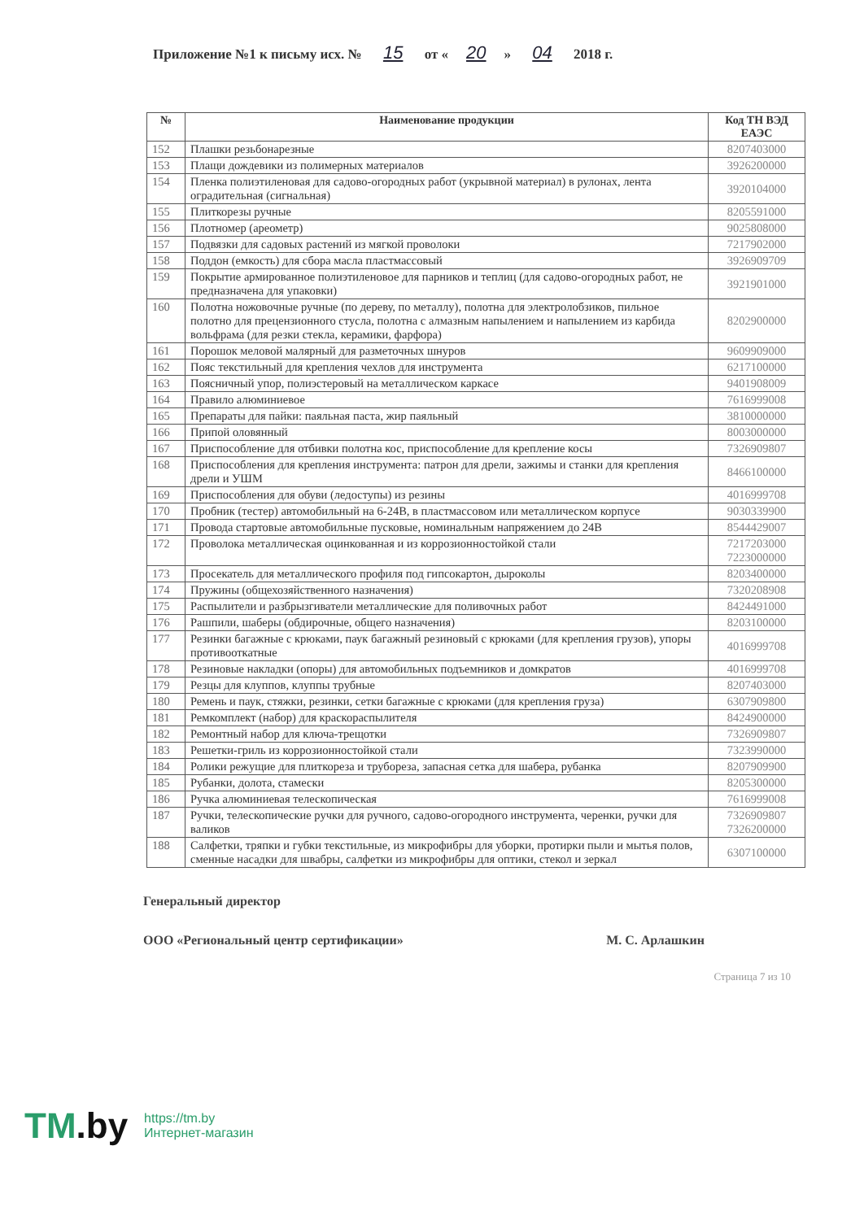Приложение №1 к письму исх. № 15 от « 20 » 04 2018 г.
| № | Наименование продукции | Код ТН ВЭД ЕАЭС |
| --- | --- | --- |
| 152 | Плашки резьбонарезные | 8207403000 |
| 153 | Плащи дождевики из полимерных материалов | 3926200000 |
| 154 | Пленка полиэтиленовая для садово-огородных работ (укрывной материал) в рулонах, лента оградительная (сигнальная) | 3920104000 |
| 155 | Плиткорезы ручные | 8205591000 |
| 156 | Плотномер (ареометр) | 9025808000 |
| 157 | Подвязки для садовых растений из мягкой проволоки | 7217902000 |
| 158 | Поддон (емкость) для сбора масла пластмассовый | 3926909709 |
| 159 | Покрытие армированное полиэтиленовое для парников и теплиц (для садово-огородных работ, не предназначена для упаковки) | 3921901000 |
| 160 | Полотна ножовочные ручные (по дереву, по металлу), полотна для электролобзиков, пильное полотно для прецензионного стусла, полотна с алмазным напылением и напылением из карбида вольфрама (для резки стекла, керамики, фарфора) | 8202900000 |
| 161 | Порошок меловой малярный для разметочных шнуров | 9609909000 |
| 162 | Пояс текстильный для крепления чехлов для инструмента | 6217100000 |
| 163 | Поясничный упор, полиэстеровый на металлическом каркасе | 9401908009 |
| 164 | Правило алюминиевое | 7616999008 |
| 165 | Препараты для пайки: паяльная паста, жир паяльный | 3810000000 |
| 166 | Припой оловянный | 8003000000 |
| 167 | Приспособление для отбивки полотна кос, приспособление для крепление косы | 7326909807 |
| 168 | Приспособления для крепления инструмента: патрон для дрели, зажимы и станки для крепления дрели и УШМ | 8466100000 |
| 169 | Приспособления для обуви (ледоступы) из резины | 4016999708 |
| 170 | Пробник (тестер) автомобильный на 6-24В, в пластмассовом или металлическом корпусе | 9030339900 |
| 171 | Провода стартовые автомобильные пусковые, номинальным напряжением до 24В | 8544429007 |
| 172 | Проволока металлическая оцинкованная и из коррозионностойкой стали | 7217203000 7223000000 |
| 173 | Просекатель для металлического профиля под гипсокартон, дыроколы | 8203400000 |
| 174 | Пружины (общехозяйственного назначения) | 7320208908 |
| 175 | Распылители и разбрызгиватели металлические для поливочных работ | 8424491000 |
| 176 | Рашпили, шаберы (обдирочные, общего назначения) | 8203100000 |
| 177 | Резинки багажные с крюками, паук багажный резиновый с крюками (для крепления грузов), упоры противооткатные | 4016999708 |
| 178 | Резиновые накладки (опоры) для автомобильных подъемников и домкратов | 4016999708 |
| 179 | Резцы для клуппов, клуппы трубные | 8207403000 |
| 180 | Ремень и паук, стяжки, резинки, сетки багажные с крюками (для крепления груза) | 6307909800 |
| 181 | Ремкомплект (набор) для краскораспылителя | 8424900000 |
| 182 | Ремонтный набор для ключа-трещотки | 7326909807 |
| 183 | Решетки-гриль из коррозионностойкой стали | 7323990000 |
| 184 | Ролики режущие для плиткореза и трубореза, запасная сетка для шабера, рубанка | 8207909900 |
| 185 | Рубанки, долота, стамески | 8205300000 |
| 186 | Ручка алюминиевая телескопическая | 7616999008 |
| 187 | Ручки, телескопические ручки для ручного, садово-огородного инструмента, черенки, ручки для валиков | 7326909807 7326200000 |
| 188 | Салфетки, тряпки и губки текстильные, из микрофибры для уборки, протирки пыли и мытья полов, сменные насадки для швабры, салфетки из микрофибры для оптики, стекол и зеркал | 6307100000 |
Генеральный директор
ООО «Региональный центр сертификации» М. С. Арлашкин
Страница 7 из 10
TM.by
https://tm.by
Интернет-магазин